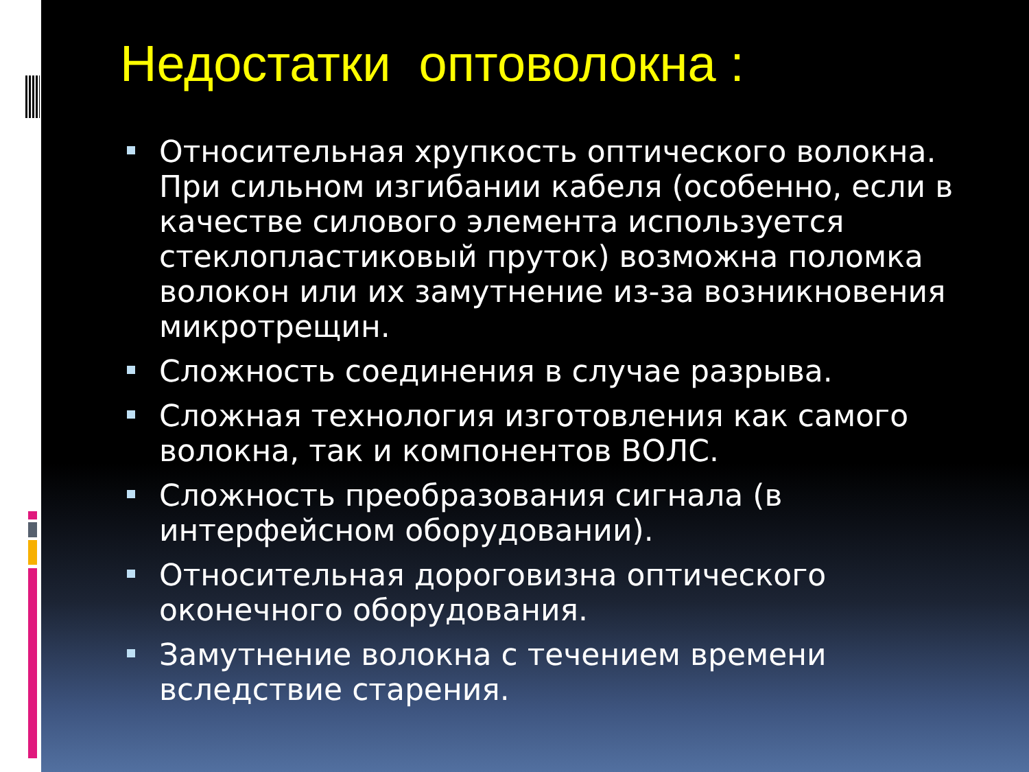Недостатки оптоволокна :
Относительная хрупкость оптического волокна. При сильном изгибании кабеля (особенно, если в качестве силового элемента используется стеклопластиковый пруток) возможна поломка волокон или их замутнение из-за возникновения микротрещин.
Сложность соединения в случае разрыва.
Сложная технология изготовления как самого волокна, так и компонентов ВОЛС.
Сложность преобразования сигнала (в интерфейсном оборудовании).
Относительная дороговизна оптического оконечного оборудования.
Замутнение волокна с течением времени вследствие старения.